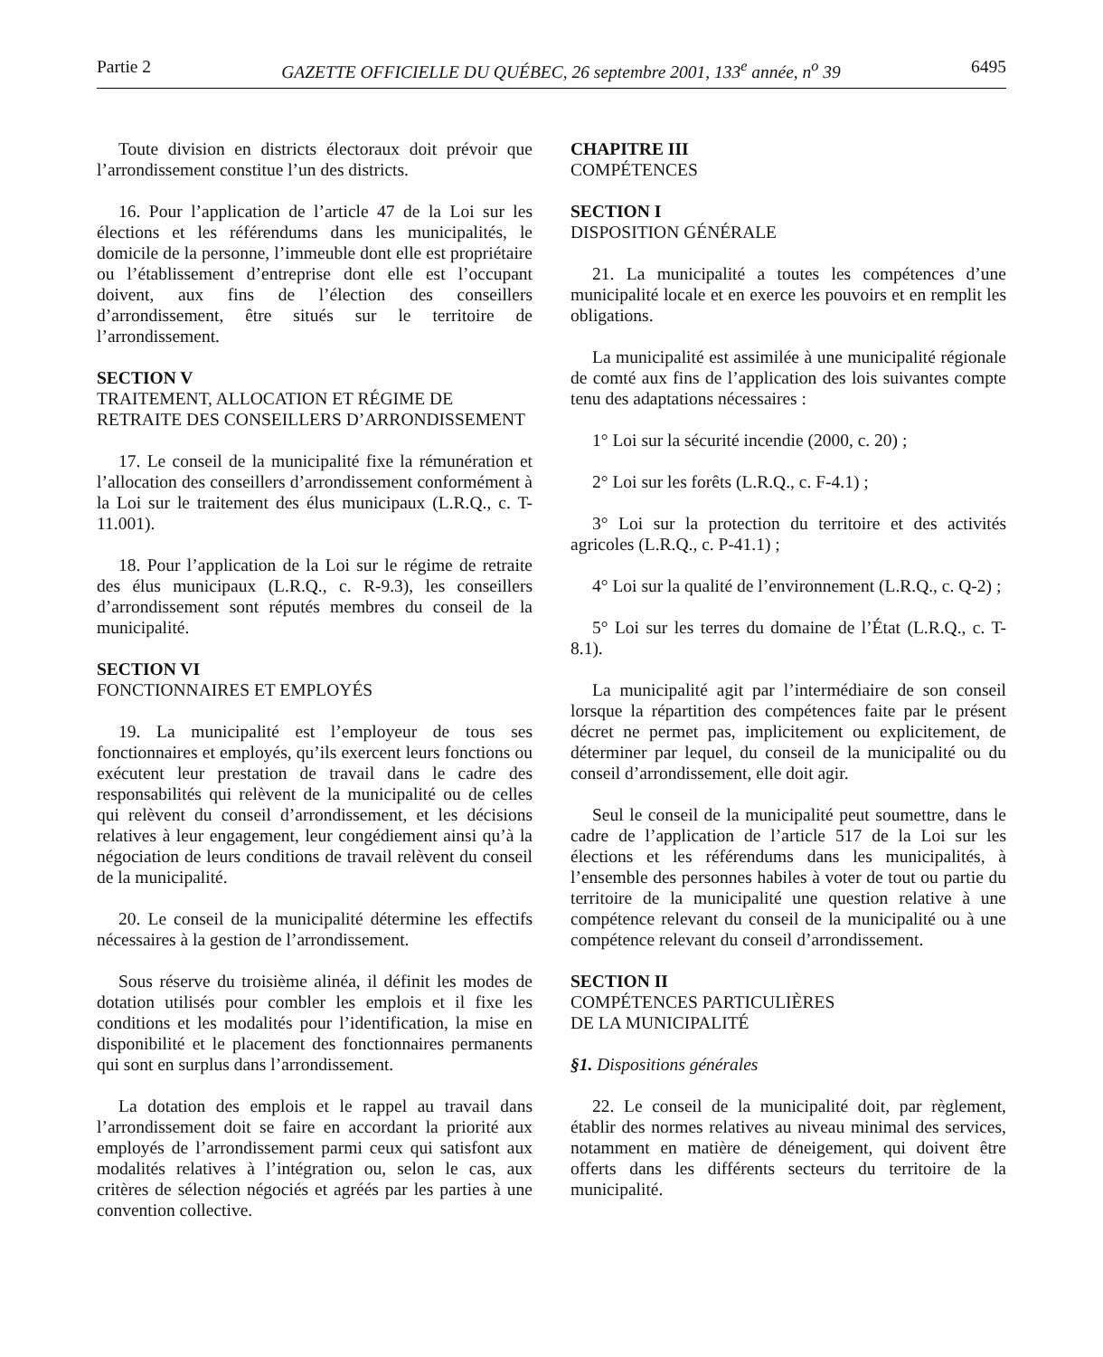Partie 2 GAZETTE OFFICIELLE DU QUÉBEC, 26 septembre 2001, 133<sup>e</sup> année, n<sup>o</sup> 39 6495
Toute division en districts électoraux doit prévoir que l’arrondissement constitue l’un des districts.
16. Pour l’application de l’article 47 de la Loi sur les élections et les référendums dans les municipalités, le domicile de la personne, l’immeuble dont elle est propriétaire ou l’établissement d’entreprise dont elle est l’occupant doivent, aux fins de l’élection des conseillers d’arrondissement, être situés sur le territoire de l’arrondissement.
SECTION V
TRAITEMENT, ALLOCATION ET RÉGIME DE RETRAITE DES CONSEILLERS D’ARRONDISSEMENT
17. Le conseil de la municipalité fixe la rémunération et l’allocation des conseillers d’arrondissement conformément à la Loi sur le traitement des élus municipaux (L.R.Q., c. T-11.001).
18. Pour l’application de la Loi sur le régime de retraite des élus municipaux (L.R.Q., c. R-9.3), les conseillers d’arrondissement sont réputés membres du conseil de la municipalité.
SECTION VI
FONCTIONNAIRES ET EMPLOYÉS
19. La municipalité est l’employeur de tous ses fonctionnaires et employés, qu’ils exercent leurs fonctions ou exécutent leur prestation de travail dans le cadre des responsabilités qui relèvent de la municipalité ou de celles qui relèvent du conseil d’arrondissement, et les décisions relatives à leur engagement, leur congédiement ainsi qu’à la négociation de leurs conditions de travail relèvent du conseil de la municipalité.
20. Le conseil de la municipalité détermine les effectifs nécessaires à la gestion de l’arrondissement.
Sous réserve du troisième alinéa, il définit les modes de dotation utilisés pour combler les emplois et il fixe les conditions et les modalités pour l’identification, la mise en disponibilité et le placement des fonctionnaires permanents qui sont en surplus dans l’arrondissement.
La dotation des emplois et le rappel au travail dans l’arrondissement doit se faire en accordant la priorité aux employés de l’arrondissement parmi ceux qui satisfont aux modalités relatives à l’intégration ou, selon le cas, aux critères de sélection négociés et agréés par les parties à une convention collective.
CHAPITRE III
COMPÉTENCES
SECTION I
DISPOSITION GÉNÉRALE
21. La municipalité a toutes les compétences d’une municipalité locale et en exerce les pouvoirs et en remplit les obligations.
La municipalité est assimilée à une municipalité régionale de comté aux fins de l’application des lois suivantes compte tenu des adaptations nécessaires :
1° Loi sur la sécurité incendie (2000, c. 20) ;
2° Loi sur les forêts (L.R.Q., c. F-4.1) ;
3° Loi sur la protection du territoire et des activités agricoles (L.R.Q., c. P-41.1) ;
4° Loi sur la qualité de l’environnement (L.R.Q., c. Q-2) ;
5° Loi sur les terres du domaine de l’État (L.R.Q., c. T-8.1).
La municipalité agit par l’intermédiaire de son conseil lorsque la répartition des compétences faite par le présent décret ne permet pas, implicitement ou explicitement, de déterminer par lequel, du conseil de la municipalité ou du conseil d’arrondissement, elle doit agir.
Seul le conseil de la municipalité peut soumettre, dans le cadre de l’application de l’article 517 de la Loi sur les élections et les référendums dans les municipalités, à l’ensemble des personnes habiles à voter de tout ou partie du territoire de la municipalité une question relative à une compétence relevant du conseil de la municipalité ou à une compétence relevant du conseil d’arrondissement.
SECTION II
COMPÉTENCES PARTICULIÈRES
DE LA MUNICIPALITÉ
§1. Dispositions générales
22. Le conseil de la municipalité doit, par règlement, établir des normes relatives au niveau minimal des services, notamment en matière de déneigement, qui doivent être offerts dans les différents secteurs du territoire de la municipalité.